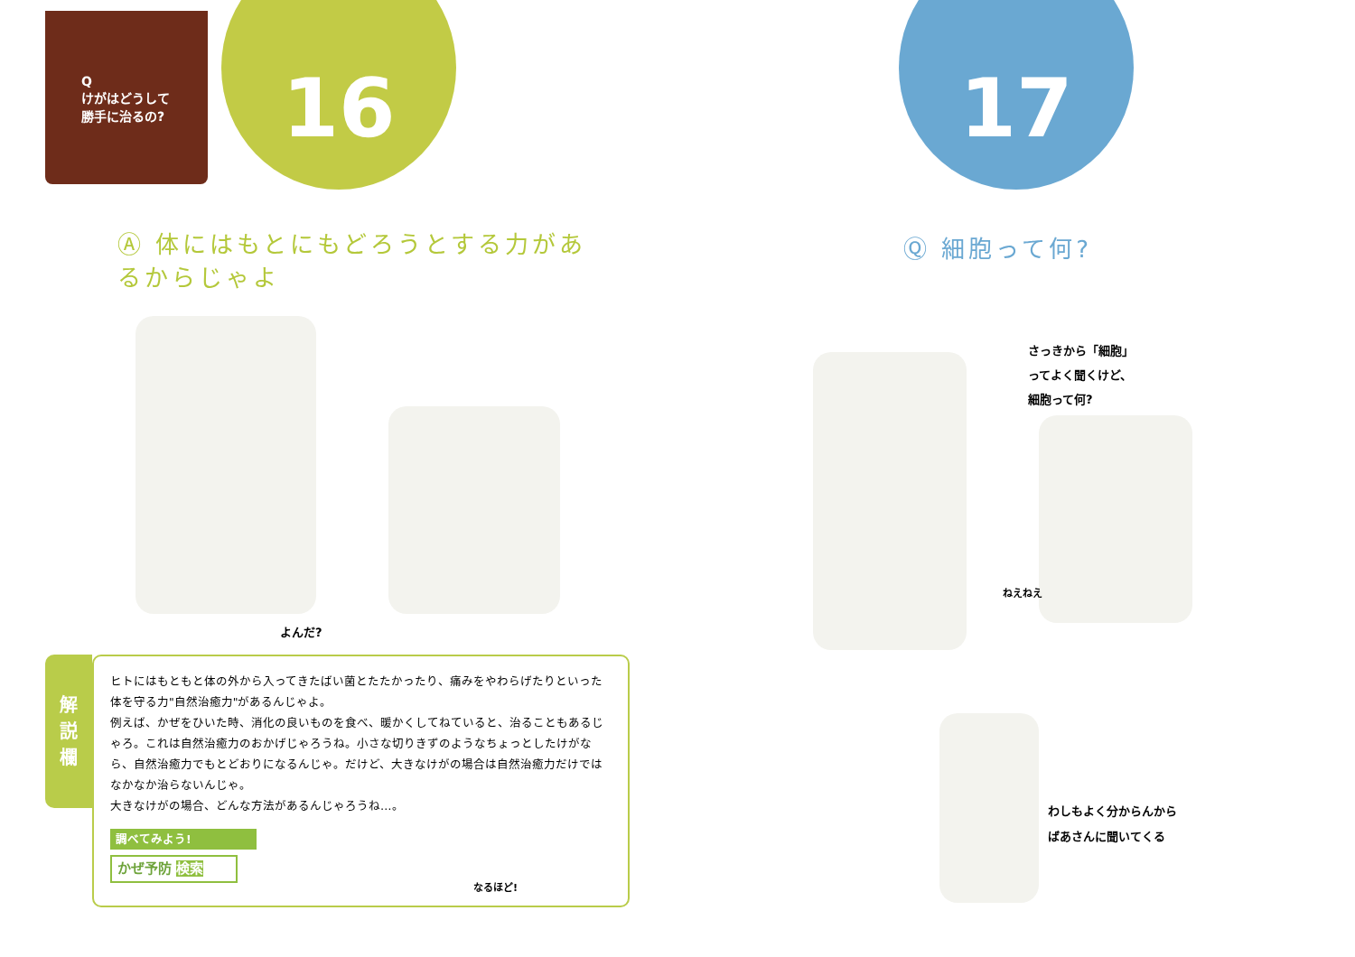Q
けがはどうして
勝手に治るの?
16
Ⓐ 体にはもとにもどろうとする力があるからじゃよ
よんだ?
解
説
欄
ヒトにはもともと体の外から入ってきたばい菌とたたかったり、痛みをやわらげたりといった体を守る力"自然治癒力"があるんじゃよ。
例えば、かぜをひいた時、消化の良いものを食べ、暖かくしてねていると、治ることもあるじゃろ。これは自然治癒力のおかげじゃろうね。小さな切りきずのようなちょっとしたけがなら、自然治癒力でもとどおりになるんじゃ。だけど、大きなけがの場合は自然治癒力だけではなかなか治らないんじゃ。
大きなけがの場合、どんな方法があるんじゃろうね…。
調べてみよう!
かぜ予防 検索
なるほど!
17
Ⓠ 細胞って何?
さっきから「細胞」
ってよく聞くけど、
細胞って何?
ねえねえ
わしもよく分からんから
ばあさんに聞いてくる